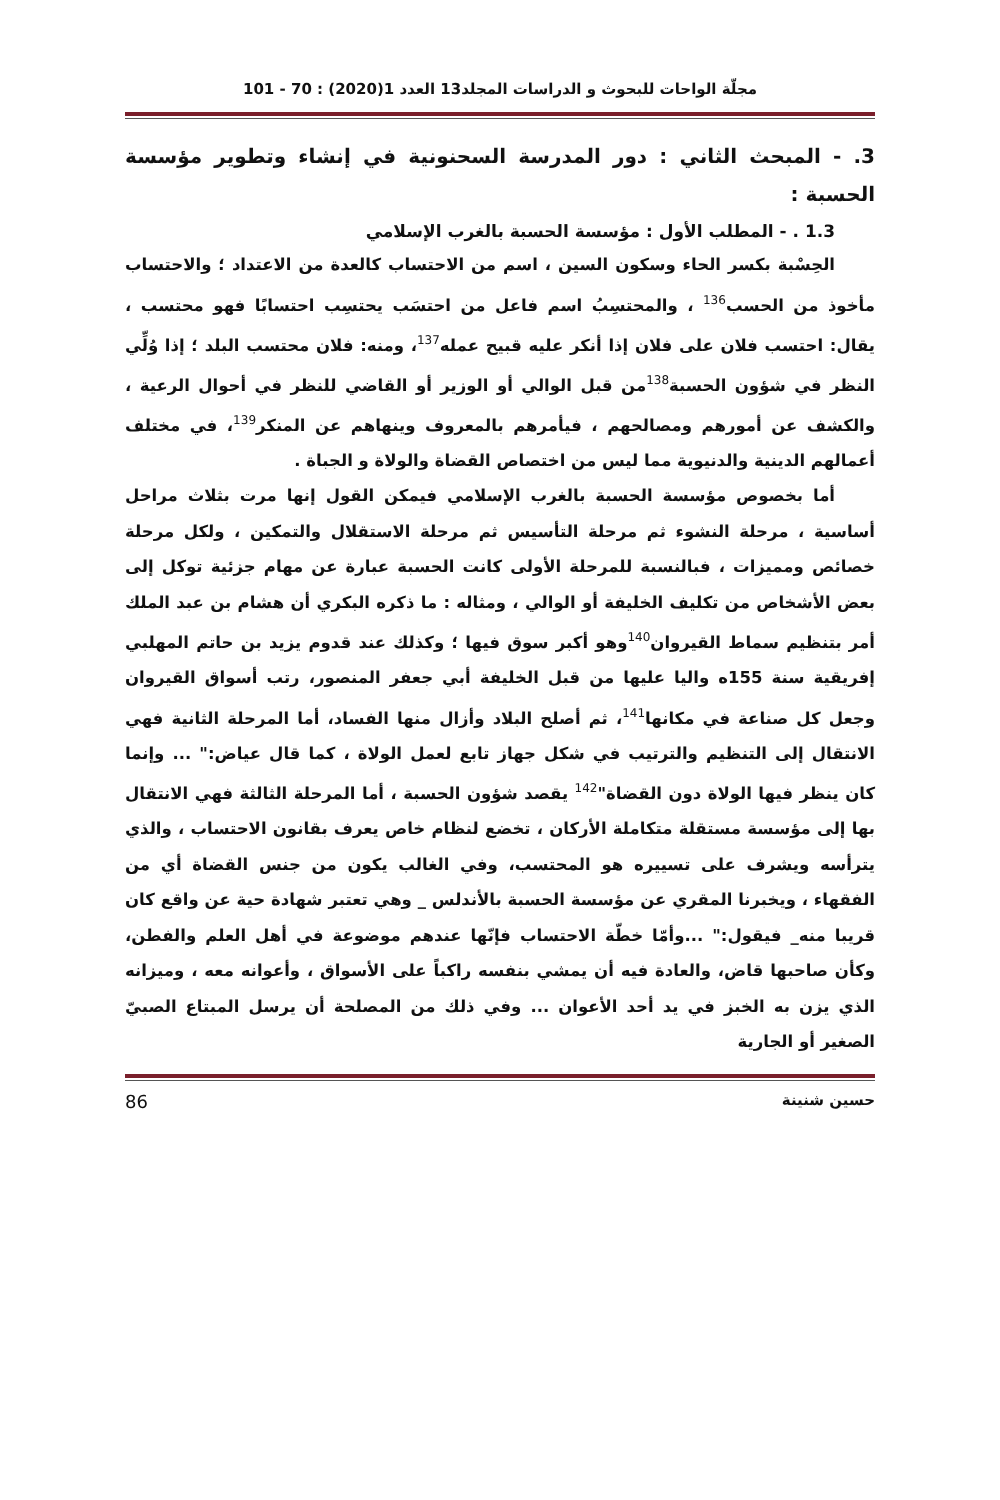مجلّة الواحات للبحوث و الدراسات المجلد13 العدد 1(2020) : 70 - 101
3. - المبحث الثاني : دور المدرسة السحنونية في إنشاء وتطوير مؤسسة الحسبة :
1.3 . - المطلب الأول : مؤسسة الحسبة بالغرب الإسلامي
الحِسْبة بكسر الحاء وسكون السين ، اسم من الاحتساب كالعدة من الاعتداد ؛ والاحتساب مأخوذ من الحسب<sup>136</sup> ، والمحتسِبُ اسم فاعل من احتسَب يحتسِب احتسابًا فهو محتسب ، يقال: احتسب فلان على فلان إذا أنكر عليه قبيح عمله<sup>137</sup>، ومنه: فلان محتسب البلد ؛ إذا وُلِّي النظر في شؤون الحسبة<sup>138</sup>من قبل الوالي أو الوزير أو القاضي للنظر في أحوال الرعية ، والكشف عن أمورهم ومصالحهم ، فيأمرهم بالمعروف وينهاهم عن المنكر<sup>139</sup>، في مختلف أعمالهم الدينية والدنيوية مما ليس من اختصاص القضاة والولاة و الجباة .
أما بخصوص مؤسسة الحسبة بالغرب الإسلامي فيمكن القول إنها مرت بثلاث مراحل أساسية ، مرحلة النشوء ثم مرحلة التأسيس ثم مرحلة الاستقلال والتمكين ، ولكل مرحلة خصائص ومميزات ، فبالنسبة للمرحلة الأولى كانت الحسبة عبارة عن مهام جزئية توكل إلى بعض الأشخاص من تكليف الخليفة أو الوالي ، ومثاله : ما ذكره البكري أن هشام بن عبد الملك أمر بتنظيم سماط القيروان<sup>140</sup>وهو أكبر سوق فيها ؛ وكذلك عند قدوم يزيد بن حاتم المهلبي إفريقية سنة 155ه واليا عليها من قبل الخليفة أبي جعفر المنصور، رتب أسواق القيروان وجعل كل صناعة في مكانها<sup>141</sup>، ثم أصلح البلاد وأزال منها الفساد، أما المرحلة الثانية فهي الانتقال إلى التنظيم والترتيب في شكل جهاز تابع لعمل الولاة ، كما قال عياض:" ... وإنما كان ينظر فيها الولاة دون القضاة"<sup>142</sup> يقصد شؤون الحسبة ، أما المرحلة الثالثة فهي الانتقال بها إلى مؤسسة مستقلة متكاملة الأركان ، تخضع لنظام خاص يعرف بقانون الاحتساب ، والذي يترأسه ويشرف على تسييره هو المحتسب، وفي الغالب يكون من جنس القضاة أي من الفقهاء ، ويخبرنا المقري عن مؤسسة الحسبة بالأندلس _ وهي تعتبر شهادة حية عن واقع كان قريبا منه_ فيقول:" ...وأمّا خطّة الاحتساب فإنّها عندهم موضوعة في أهل العلم والفطن، وكأن صاحبها قاض، والعادة فيه أن يمشي بنفسه راكباً على الأسواق ، وأعوانه معه ، وميزانه الذي يزن به الخبز في يد أحد الأعوان ... وفي ذلك من المصلحة أن يرسل المبتاع الصبيّ الصغير أو الجارية
حسين شنينة 86